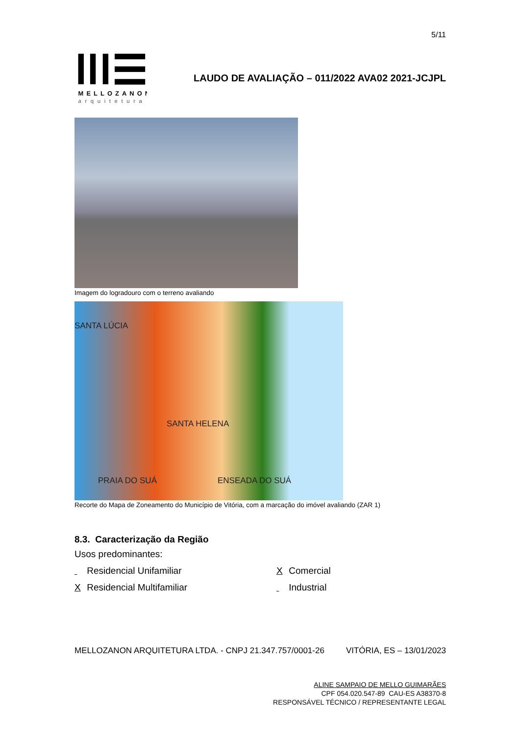5/11
MELLOZANON
arquitetura
LAUDO DE AVALIAÇÃO – 011/2022 AVA02 2021-JCJPL
Imagem do logradouro com o terreno avaliando
SANTA LÚCIA
SANTA HELENA
PRAIA DO SUÁ ENSEADA DO SUÁ
Recorte do Mapa de Zoneamento do Município de Vitória, com a marcação do imóvel avaliando (ZAR 1)
8.3. Caracterização da Região
Usos predominantes:
Residencial Unifamiliar
X Comercial
X Residencial Multifamiliar
Industrial
MELLOZANON ARQUITETURA LTDA. - CNPJ 21.347.757/0001-26 VITÓRIA, ES – 13/01/2023
ALINE SAMPAIO DE MELLO GUIMARÃES
CPF 054.020.547-89 CAU-ES A38370-8
RESPONSÁVEL TÉCNICO / REPRESENTANTE LEGAL